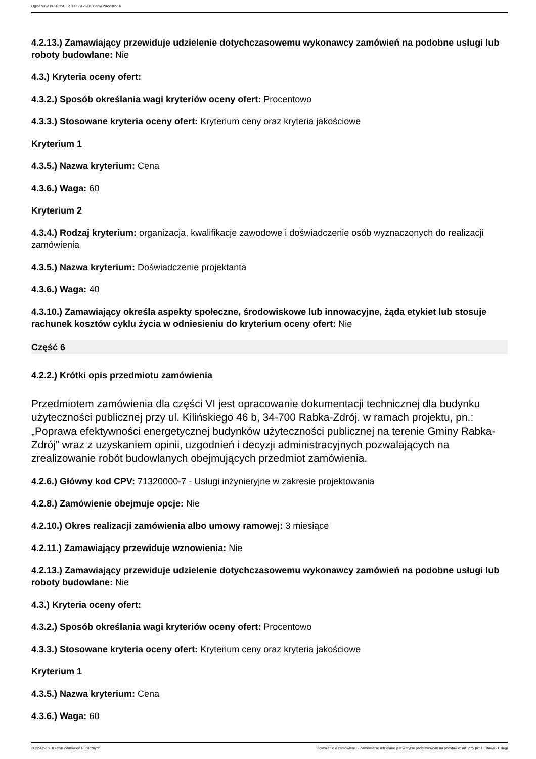Ogłoszenie nr 2022/BZP 00058479/01 z dnia 2022-02-16
4.2.13.) Zamawiający przewiduje udzielenie dotychczasowemu wykonawcy zamówień na podobne usługi lub roboty budowlane: Nie
4.3.) Kryteria oceny ofert:
4.3.2.) Sposób określania wagi kryteriów oceny ofert: Procentowo
4.3.3.) Stosowane kryteria oceny ofert: Kryterium ceny oraz kryteria jakościowe
Kryterium 1
4.3.5.) Nazwa kryterium: Cena
4.3.6.) Waga: 60
Kryterium 2
4.3.4.) Rodzaj kryterium: organizacja, kwalifikacje zawodowe i doświadczenie osób wyznaczonych do realizacji zamówienia
4.3.5.) Nazwa kryterium: Doświadczenie projektanta
4.3.6.) Waga: 40
4.3.10.) Zamawiający określa aspekty społeczne, środowiskowe lub innowacyjne, żąda etykiet lub stosuje rachunek kosztów cyklu życia w odniesieniu do kryterium oceny ofert: Nie
Część 6
4.2.2.) Krótki opis przedmiotu zamówienia
Przedmiotem zamówienia dla części VI jest opracowanie dokumentacji technicznej dla budynku użyteczności publicznej przy ul. Kilińskiego 46 b, 34-700 Rabka-Zdrój. w ramach projektu, pn.: „Poprawa efektywności energetycznej budynków użyteczności publicznej na terenie Gminy Rabka-Zdrój” wraz z uzyskaniem opinii, uzgodnień i decyzji administracyjnych pozwalających na zrealizowanie robót budowlanych obejmujących przedmiot zamówienia.
4.2.6.) Główny kod CPV: 71320000-7 - Usługi inżynieryjne w zakresie projektowania
4.2.8.) Zamówienie obejmuje opcje: Nie
4.2.10.) Okres realizacji zamówienia albo umowy ramowej: 3 miesiące
4.2.11.) Zamawiający przewiduje wznowienia: Nie
4.2.13.) Zamawiający przewiduje udzielenie dotychczasowemu wykonawcy zamówień na podobne usługi lub roboty budowlane: Nie
4.3.) Kryteria oceny ofert:
4.3.2.) Sposób określania wagi kryteriów oceny ofert: Procentowo
4.3.3.) Stosowane kryteria oceny ofert: Kryterium ceny oraz kryteria jakościowe
Kryterium 1
4.3.5.) Nazwa kryterium: Cena
4.3.6.) Waga: 60
2022-02-16 Biuletyn Zamówień Publicznych Ogłoszenie o zamówieniu - Zamówienie udzielane jest w trybie podstawowym na podstawie: art. 275 pkt 1 ustawy - Usługi